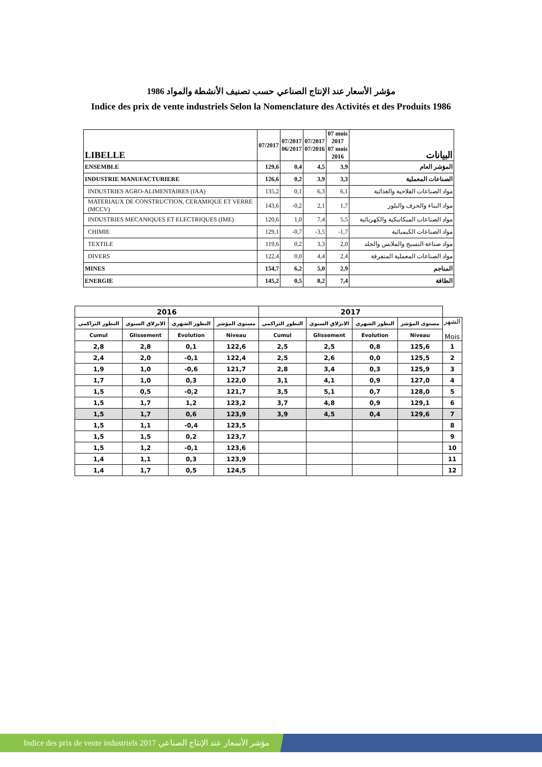مؤشر الأسعار عند الإنتاج الصناعي حسب تصنيف الأنشطة والمواد 1986
Indice des prix de vente industriels Selon la Nomenclature des Activités et des Produits 1986
| LIBELLE | 07/2017 | 07/2017 06/2017 | 07/2017 07/2016 | 07 mois 2017 07 mois 2016 | البيانات |
| --- | --- | --- | --- | --- | --- |
| ENSEMBLE | 129,6 | 0,4 | 4,5 | 3,9 | المؤشر العام |
| INDUSTRIE MANUFACTURIERE | 126,6 | 0,2 | 3,9 | 3,3 | الصناعات المعملية |
| INDUSTRIES AGRO-ALIMENTAIRES (IAA) | 135,2 | 0,1 | 6,3 | 6,1 | مواد الصناعات الفلاحية والغذائية |
| MATERIAUX DE CONSTRUCTION, CERAMIQUE ET VERRE (MCCV) | 143,6 | -0,2 | 2,1 | 1,7 | مواد البناء والخزف والبلور |
| INDUSTRIES MECANIQUES ET ELECTRIQUES (IME) | 120,6 | 1,0 | 7,4 | 5,5 | مواد الصناعات الميكانيكية والكهربائية |
| CHIMIE | 129,1 | -0,7 | -3,5 | -1,7 | مواد الصناعات الكيميائية |
| TEXTILE | 119,6 | 0,2 | 3,3 | 2,0 | مواد صناعة النسيج والملابس والجلد |
| DIVERS | 122,4 | 0,0 | 4,4 | 2,4 | مواد الصناعات المعملية المتفرقة |
| MINES | 154,7 | 6,2 | 5,0 | 2,9 | المناجم |
| ENERGIE | 145,2 | 0,5 | 8,2 | 7,4 | الطاقة |
| 2016 | | | | 2017 | | | | |
| --- | --- | --- | --- | --- | --- | --- | --- | --- |
| التطور التراكمي | الانزلاق السنوي | التطور الشهري | مستوى المؤشر | التطور التراكمي | الانزلاق السنوي | التطور الشهري | مستوى المؤشر | الشهر Mois |
| Cumul | Glissement | Evolution | Niveau | Cumul | Glissement | Evolution | Niveau | |
| 2,8 | 2,8 | 0,1 | 122,6 | 2,5 | 2,5 | 0,8 | 125,6 | 1 |
| 2,4 | 2,0 | -0,1 | 122,4 | 2,5 | 2,6 | 0,0 | 125,5 | 2 |
| 1,9 | 1,0 | -0,6 | 121,7 | 2,8 | 3,4 | 0,3 | 125,9 | 3 |
| 1,7 | 1,0 | 0,3 | 122,0 | 3,1 | 4,1 | 0,9 | 127,0 | 4 |
| 1,5 | 0,5 | -0,2 | 121,7 | 3,5 | 5,1 | 0,7 | 128,0 | 5 |
| 1,5 | 1,7 | 1,2 | 123,2 | 3,7 | 4,8 | 0,9 | 129,1 | 6 |
| 1,5 | 1,7 | 0,6 | 123,9 | 3,9 | 4,5 | 0,4 | 129,6 | 7 |
| 1,5 | 1,1 | -0,4 | 123,5 | | | | | 8 |
| 1,5 | 1,5 | 0,2 | 123,7 | | | | | 9 |
| 1,5 | 1,2 | -0,1 | 123,6 | | | | | 10 |
| 1,4 | 1,1 | 0,3 | 123,9 | | | | | 11 |
| 1,4 | 1,7 | 0,5 | 124,5 | | | | | 12 |
Indice des prix de vente industriels 2017 مؤشر الأسعار عند الإنتاج الصناعي